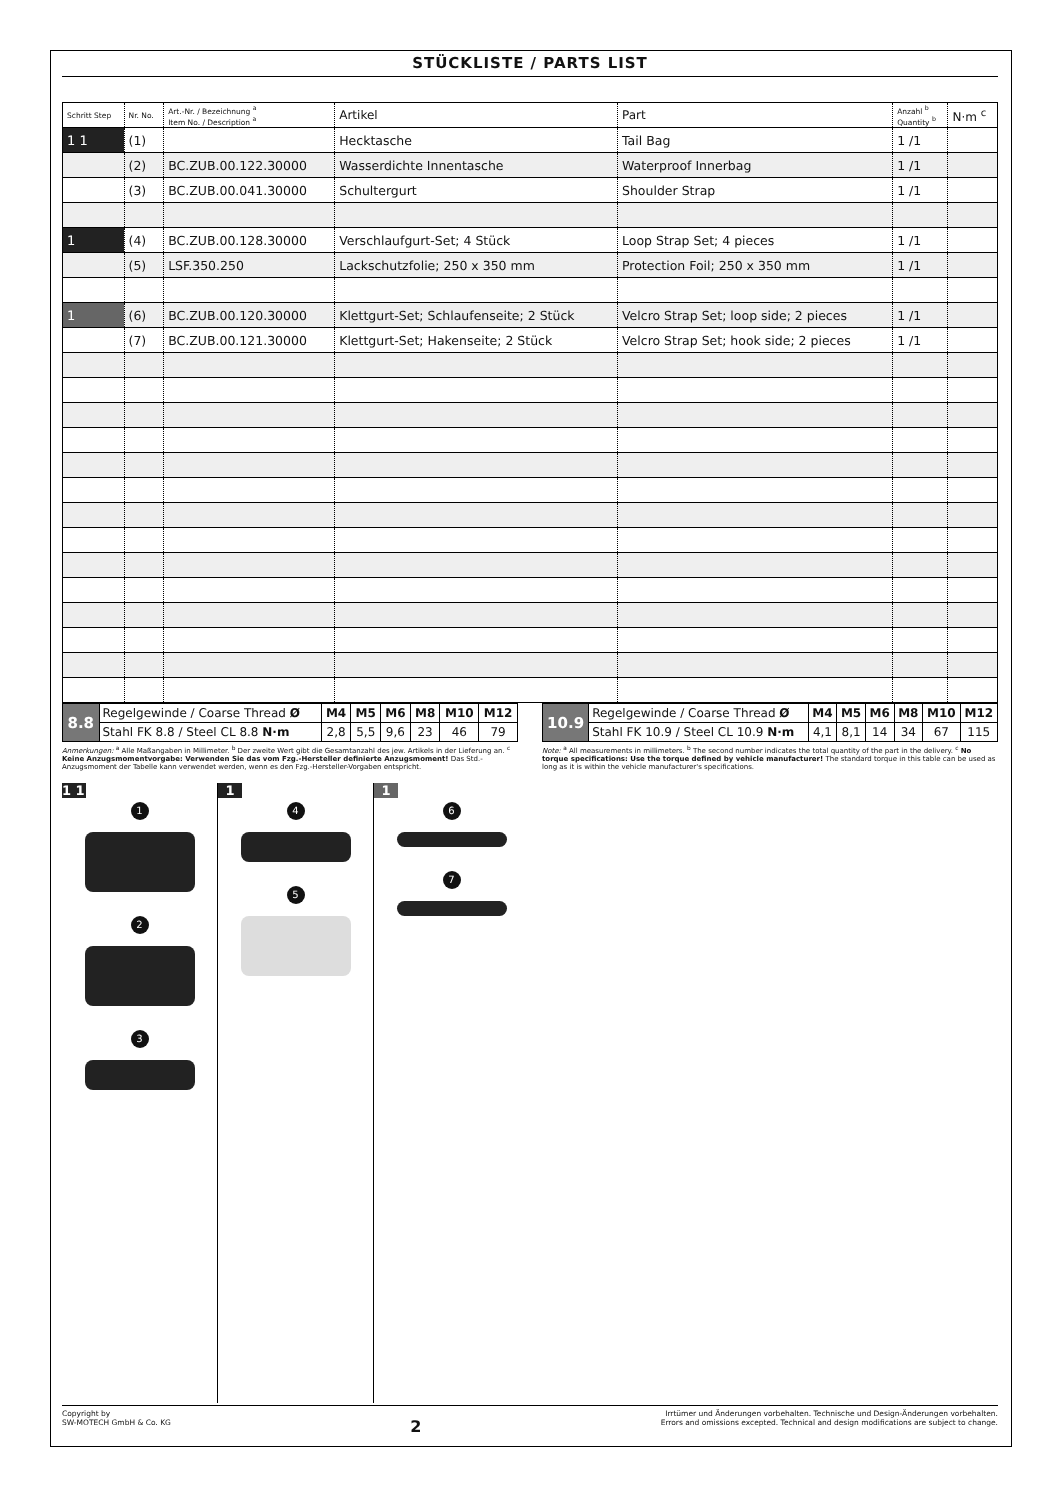STÜCKLISTE / PARTS LIST
| Schritt Step | Nr. No. | Art.-Nr. / Bezeichnung <sup>a</sup> Item No. / Description <sup>a</sup> | Artikel | Part | Anzahl <sup>b</sup> Quantity <sup>b</sup> | N·m <sup>c</sup> |
| --- | --- | --- | --- | --- | --- | --- |
| 1 1 | (1) | | Hecktasche | Tail Bag | 1 /1 | |
| | (2) | BC.ZUB.00.122.30000 | Wasserdichte Innentasche | Waterproof Innerbag | 1 /1 | |
| | (3) | BC.ZUB.00.041.30000 | Schultergurt | Shoulder Strap | 1 /1 | |
| 1 | (4) | BC.ZUB.00.128.30000 | Verschlaufgurt-Set; 4 Stück | Loop Strap Set; 4 pieces | 1 /1 | |
| | (5) | LSF.350.250 | Lackschutzfolie; 250 x 350 mm | Protection Foil; 250 x 350 mm | 1 /1 | |
| 1 | (6) | BC.ZUB.00.120.30000 | Klettgurt-Set; Schlaufenseite; 2 Stück | Velcro Strap Set; loop side; 2 pieces | 1 /1 | |
| | (7) | BC.ZUB.00.121.30000 | Klettgurt-Set; Hakenseite; 2 Stück | Velcro Strap Set; hook side; 2 pieces | 1 /1 | |
| 8.8 | Regelgewinde / Coarse Thread Ø | M4 | M5 | M6 | M8 | M10 | M12 |
| | Stahl FK 8.8 / Steel CL 8.8 N·m | 2,8 | 5,5 | 9,6 | 23 | 46 | 79 |
| 10.9 | Regelgewinde / Coarse Thread Ø | M4 | M5 | M6 | M8 | M10 | M12 |
| | Stahl FK 10.9 / Steel CL 10.9 N·m | 4,1 | 8,1 | 14 | 34 | 67 | 115 |
Anmerkungen: <sup>a</sup> Alle Maßangaben in Millimeter. <sup>b</sup> Der zweite Wert gibt die Gesamtanzahl des jew. Artikels in der Lieferung an. <sup>c</sup> Keine Anzugsmomentvorgabe: Verwenden Sie das vom Fzg.-Hersteller definierte Anzugsmoment! Das Std.-Anzugsmoment der Tabelle kann verwendet werden, wenn es den Fzg.-Hersteller-Vorgaben entspricht.
Note: <sup>a</sup> All measurements in millimeters. <sup>b</sup> The second number indicates the total quantity of the part in the delivery. <sup>c</sup> No torque specifications: Use the torque defined by vehicle manufacturer! The standard torque in this table can be used as long as it is within the vehicle manufacturer's specifications.
1 1
1 2 3
1
4 5
1
6 7
Copyright by
SW-MOTECH GmbH & Co. KG
2
Irrtümer und Änderungen vorbehalten. Technische und Design-Änderungen vorbehalten.
Errors and omissions excepted. Technical and design modifications are subject to change.